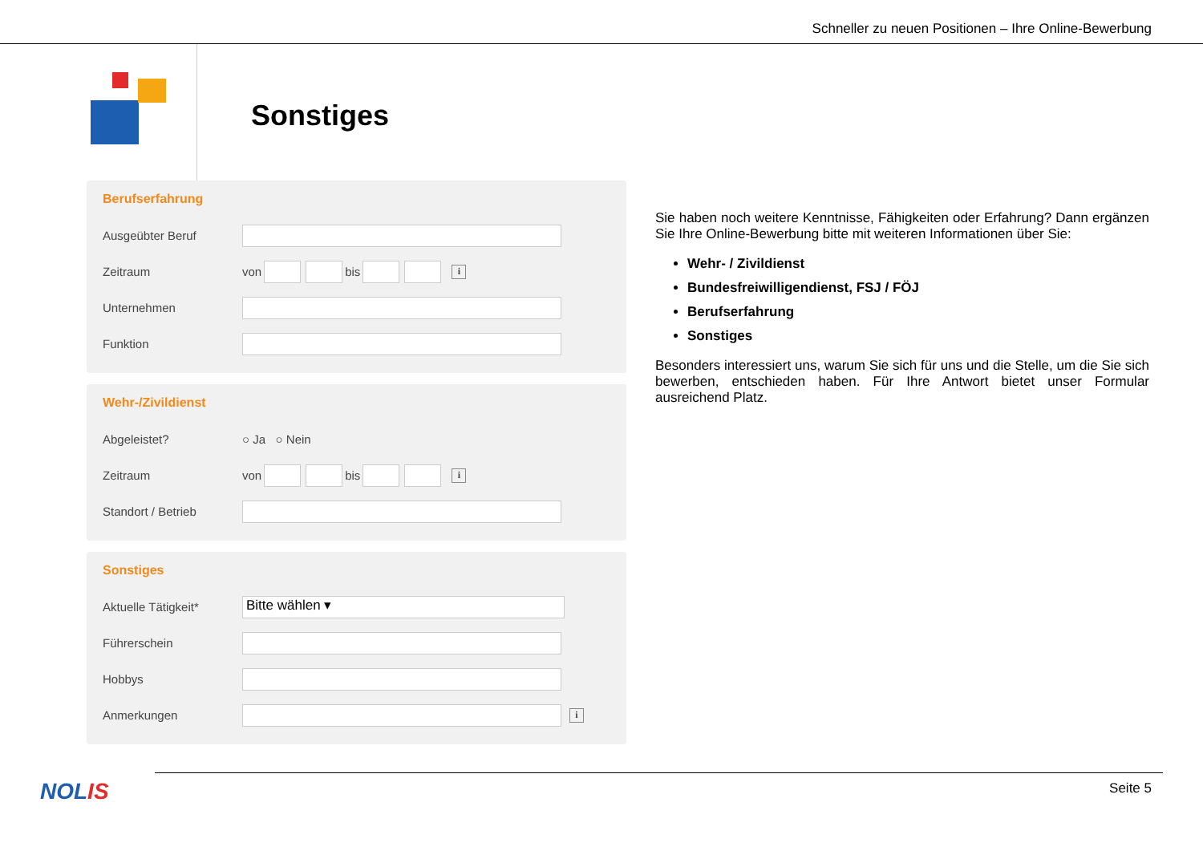Schneller zu neuen Positionen – Ihre Online-Bewerbung
Sonstiges
Berufserfahrung
Ausgeübter Beruf
Zeitraum von bis i
Unternehmen
Funktion
Wehr-/Zivildienst
Abgeleistet? ○ Ja ○ Nein
Zeitraum von bis i
Standort / Betrieb
Sonstiges
Aktuelle Tätigkeit* Bitte wählen ▾
Führerschein
Hobbys
Anmerkungen i
Sie haben noch weitere Kenntnisse, Fähigkeiten oder Erfahrung? Dann ergänzen Sie Ihre Online-Bewerbung bitte mit weiteren Informationen über Sie:
Wehr- / Zivildienst
Bundesfreiwilligendienst, FSJ / FÖJ
Berufserfahrung
Sonstiges
Besonders interessiert uns, warum Sie sich für uns und die Stelle, um die Sie sich bewerben, entschieden haben. Für Ihre Antwort bietet unser Formular ausreichend Platz.
NOLIS Seite 5